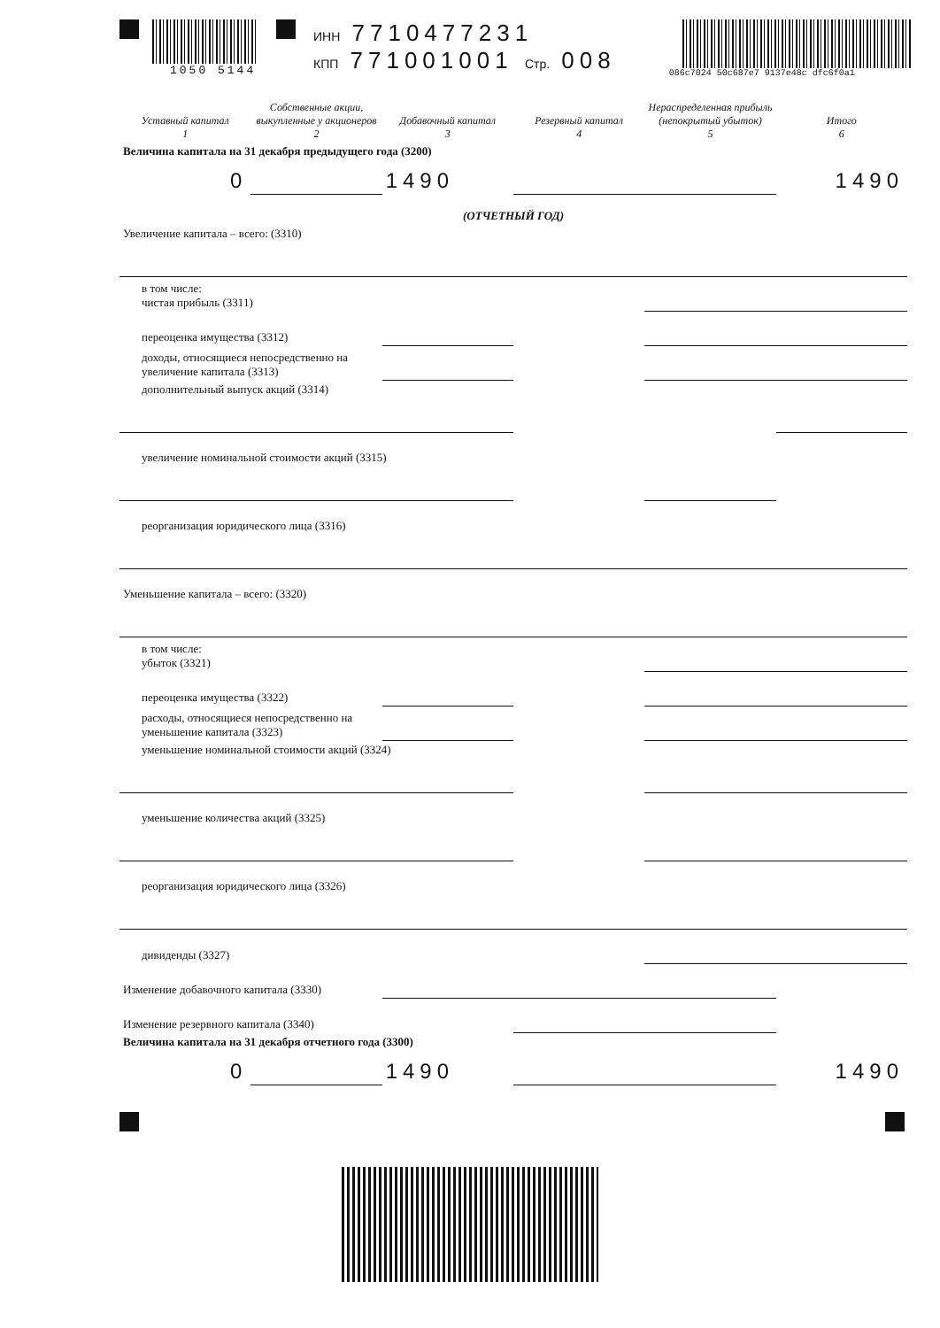1050 5144 ИНН 7710477231
КПП 771001001 Стр. 008
086c7024 50c687e7 9137e48c dfc6f0a1
| Уставный капитал 1 | Собственные акции, выкупленные у акционеров 2 | Добавочный капитал 3 | Резервный капитал 4 | Нераспределенная прибыль (непокрытый убыток) 5 | Итого 6 |
| --- | --- | --- | --- | --- | --- |
| Величина капитала на 31 декабря предыдущего года (3200) | | | | | |
| 0 | | 1490 | | | 1490 |
| (ОТЧЕТНЫЙ ГОД) | | | | | |
| Увеличение капитала – всего: (3310) | | | | | |
| в том числе: чистая прибыль (3311) | | | | | |
| переоценка имущества (3312) | | | | | |
| доходы, относящиеся непосредственно на увеличение капитала (3313) | | | | | |
| дополнительный выпуск акций (3314) | | | | | |
| увеличение номинальной стоимости акций (3315) | | | | | |
| реорганизация юридического лица (3316) | | | | | |
| Уменьшение капитала – всего: (3320) | | | | | |
| в том числе: убыток (3321) | | | | | |
| переоценка имущества (3322) | | | | | |
| расходы, относящиеся непосредственно на уменьшение капитала (3323) | | | | | |
| уменьшение номинальной стоимости акций (3324) | | | | | |
| уменьшение количества акций (3325) | | | | | |
| реорганизация юридического лица (3326) | | | | | |
| дивиденды (3327) | | | | | |
| Изменение добавочного капитала (3330) | | | | | |
| Изменение резервного капитала (3340) | | | | | |
| Величина капитала на 31 декабря отчетного года (3300) | | | | | |
| 0 | | 1490 | | | 1490 |